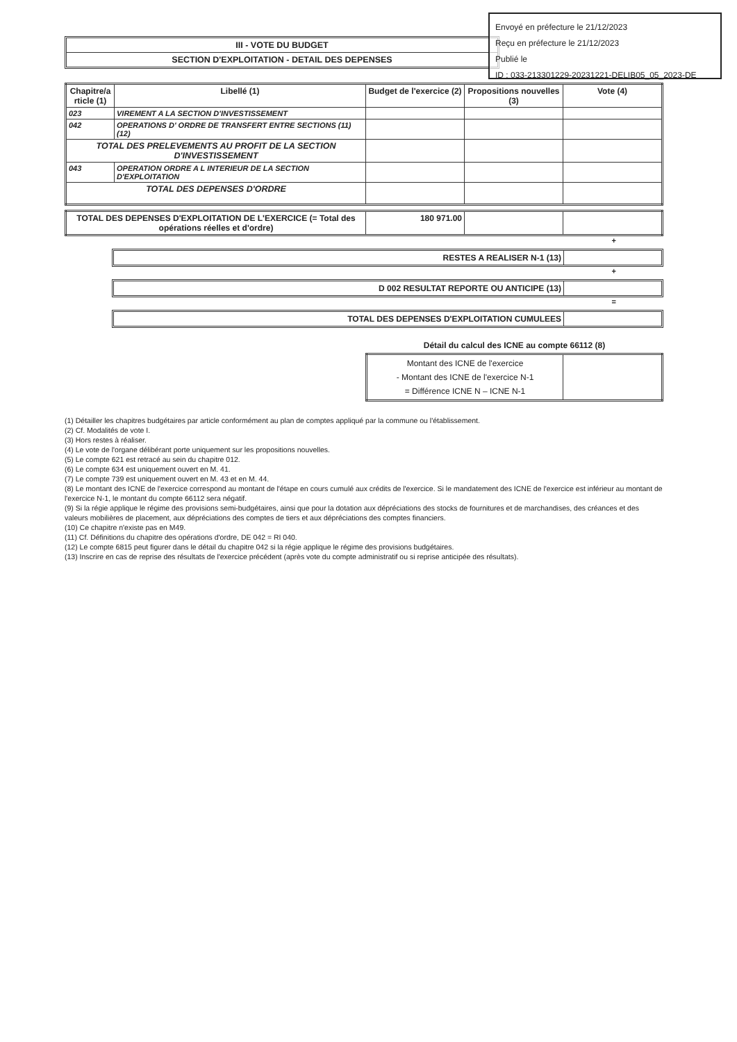Envoyé en préfecture le 21/12/2023
Reçu en préfecture le 21/12/2023
Publié le
ID : 033-213301229-20231221-DELIB05_05_2023-DE
III - VOTE DU BUDGET
SECTION D'EXPLOITATION - DETAIL DES DEPENSES
| Chapitre/a rticle (1) | Libellé (1) | Budget de l'exercice (2) | Propositions nouvelles (3) | Vote (4) |
| --- | --- | --- | --- | --- |
| 023 | VIREMENT A LA SECTION D'INVESTISSEMENT | | | |
| 042 | OPERATIONS D' ORDRE DE TRANSFERT ENTRE SECTIONS (11)(12) | | | |
| TOTAL DES PRELEVEMENTS AU PROFIT DE LA SECTION D'INVESTISSEMENT | | | | |
| 043 | OPERATION ORDRE A L INTERIEUR DE LA SECTION D'EXPLOITATION | | | |
| TOTAL DES DEPENSES D'ORDRE | | | | |
| TOTAL DES DEPENSES D'EXPLOITATION DE L'EXERCICE (= Total des opérations réelles et d'ordre) | 180 971.00 | | |
+
RESTES A REALISER N-1 (13)
+
D 002 RESULTAT REPORTE OU ANTICIPE (13)
=
TOTAL DES DEPENSES D'EXPLOITATION CUMULEES
Détail du calcul des ICNE au compte 66112 (8)
| Montant des ICNE de l'exercice - Montant des ICNE de l'exercice N-1 = Différence ICNE N – ICNE N-1 | |
(1) Détailler les chapitres budgétaires par article conformément au plan de comptes appliqué par la commune ou l'établissement.
(2) Cf. Modalités de vote I.
(3) Hors restes à réaliser.
(4) Le vote de l'organe délibérant porte uniquement sur les propositions nouvelles.
(5) Le compte 621 est retracé au sein du chapitre 012.
(6) Le compte 634 est uniquement ouvert en M. 41.
(7) Le compte 739 est uniquement ouvert en M. 43 et en M. 44.
(8) Le montant des ICNE de l'exercice correspond au montant de l'étape en cours cumulé aux crédits de l'exercice. Si le mandatement des ICNE de l'exercice est inférieur au montant de l'exercice N-1, le montant du compte 66112 sera négatif.
(9) Si la régie applique le régime des provisions semi-budgétaires, ainsi que pour la dotation aux dépréciations des stocks de fournitures et de marchandises, des créances et des valeurs mobilières de placement, aux dépréciations des comptes de tiers et aux dépréciations des comptes financiers.
(10) Ce chapitre n'existe pas en M49.
(11) Cf. Définitions du chapitre des opérations d'ordre, DE 042 = RI 040.
(12) Le compte 6815 peut figurer dans le détail du chapitre 042 si la régie applique le régime des provisions budgétaires.
(13) Inscrire en cas de reprise des résultats de l'exercice précédent (après vote du compte administratif ou si reprise anticipée des résultats).